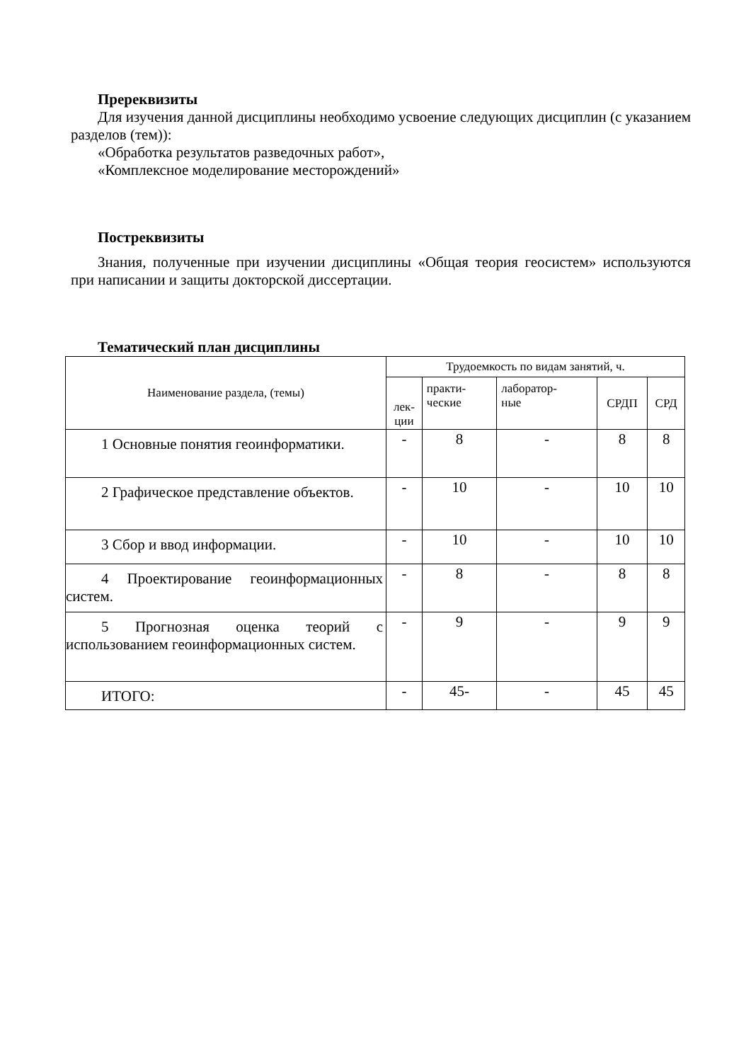Пререквизиты
Для изучения данной дисциплины необходимо усвоение следующих дисциплин (с указанием разделов (тем)):
«Обработка результатов разведочных работ»,
«Комплексное моделирование месторождений»
Постреквизиты
Знания, полученные при изучении дисциплины «Общая теория геосистем» используются при написании и защиты докторской диссертации.
Тематический план дисциплины
| Наименование раздела, (темы) | Трудоемкость по видам занятий, ч. | | | | |
| --- | --- | --- | --- | --- | --- |
| | лек- ции | практи- ческие | лаборатор- ные | СРДП | СРД |
| 1 Основные понятия геоинформатики. | - | 8 | - | 8 | 8 |
| 2 Графическое представление объектов. | - | 10 | - | 10 | 10 |
| 3 Сбор и ввод информации. | - | 10 | - | 10 | 10 |
| 4 Проектирование геоинформационных систем. | - | 8 | - | 8 | 8 |
| 5 Прогнозная оценка теорий с использованием геоинформационных систем. | - | 9 | - | 9 | 9 |
| ИТОГО: | - | 45- | - | 45 | 45 |